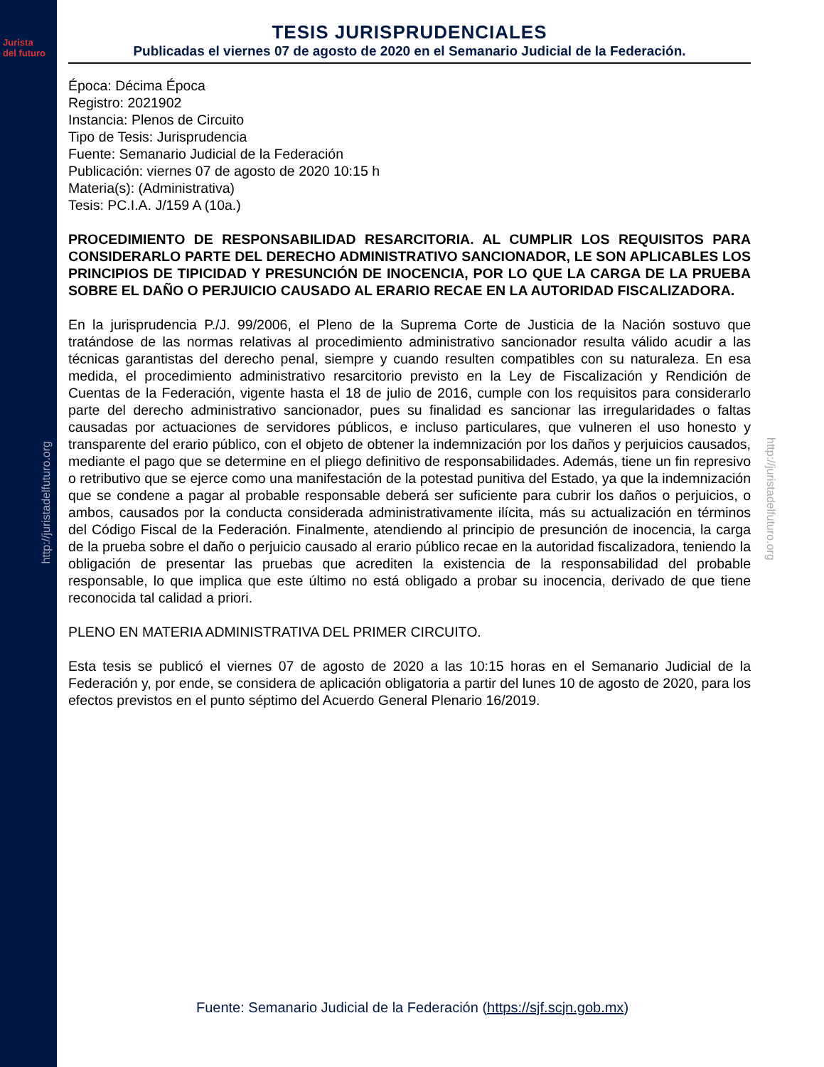Jurista
del futuro
http://juristadelfuturo.org
http://juristadelfuturo.org
TESIS JURISPRUDENCIALES
Publicadas el viernes 07 de agosto de 2020 en el Semanario Judicial de la Federación.
Época: Décima Época
Registro: 2021902
Instancia: Plenos de Circuito
Tipo de Tesis: Jurisprudencia
Fuente: Semanario Judicial de la Federación
Publicación: viernes 07 de agosto de 2020 10:15 h
Materia(s): (Administrativa)
Tesis: PC.I.A. J/159 A (10a.)
PROCEDIMIENTO DE RESPONSABILIDAD RESARCITORIA. AL CUMPLIR LOS REQUISITOS PARA CONSIDERARLO PARTE DEL DERECHO ADMINISTRATIVO SANCIONADOR, LE SON APLICABLES LOS PRINCIPIOS DE TIPICIDAD Y PRESUNCIÓN DE INOCENCIA, POR LO QUE LA CARGA DE LA PRUEBA SOBRE EL DAÑO O PERJUICIO CAUSADO AL ERARIO RECAE EN LA AUTORIDAD FISCALIZADORA.
En la jurisprudencia P./J. 99/2006, el Pleno de la Suprema Corte de Justicia de la Nación sostuvo que tratándose de las normas relativas al procedimiento administrativo sancionador resulta válido acudir a las técnicas garantistas del derecho penal, siempre y cuando resulten compatibles con su naturaleza. En esa medida, el procedimiento administrativo resarcitorio previsto en la Ley de Fiscalización y Rendición de Cuentas de la Federación, vigente hasta el 18 de julio de 2016, cumple con los requisitos para considerarlo parte del derecho administrativo sancionador, pues su finalidad es sancionar las irregularidades o faltas causadas por actuaciones de servidores públicos, e incluso particulares, que vulneren el uso honesto y transparente del erario público, con el objeto de obtener la indemnización por los daños y perjuicios causados, mediante el pago que se determine en el pliego definitivo de responsabilidades. Además, tiene un fin represivo o retributivo que se ejerce como una manifestación de la potestad punitiva del Estado, ya que la indemnización que se condene a pagar al probable responsable deberá ser suficiente para cubrir los daños o perjuicios, o ambos, causados por la conducta considerada administrativamente ilícita, más su actualización en términos del Código Fiscal de la Federación. Finalmente, atendiendo al principio de presunción de inocencia, la carga de la prueba sobre el daño o perjuicio causado al erario público recae en la autoridad fiscalizadora, teniendo la obligación de presentar las pruebas que acrediten la existencia de la responsabilidad del probable responsable, lo que implica que este último no está obligado a probar su inocencia, derivado de que tiene reconocida tal calidad a priori.
PLENO EN MATERIA ADMINISTRATIVA DEL PRIMER CIRCUITO.
Esta tesis se publicó el viernes 07 de agosto de 2020 a las 10:15 horas en el Semanario Judicial de la Federación y, por ende, se considera de aplicación obligatoria a partir del lunes 10 de agosto de 2020, para los efectos previstos en el punto séptimo del Acuerdo General Plenario 16/2019.
Fuente: Semanario Judicial de la Federación (https://sjf.scjn.gob.mx)